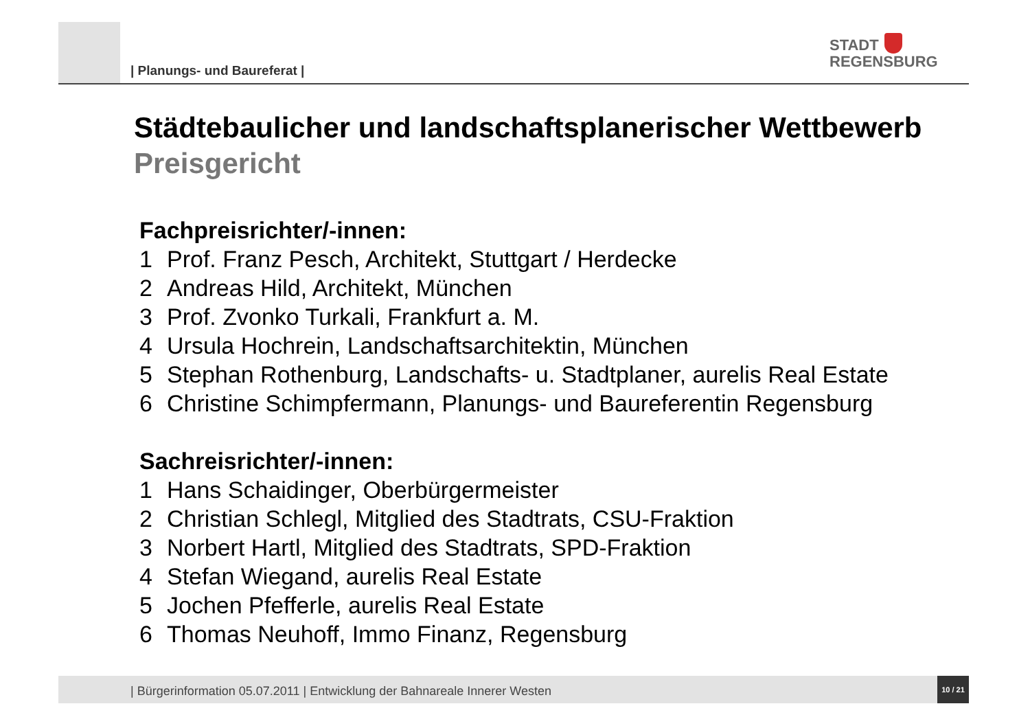| Planungs- und Baureferat |
STADT
REGENSBURG
Städtebaulicher und landschaftsplanerischer Wettbewerb
Preisgericht
Fachpreisrichter/-innen:
1 Prof. Franz Pesch, Architekt, Stuttgart / Herdecke
2 Andreas Hild, Architekt, München
3 Prof. Zvonko Turkali, Frankfurt a. M.
4 Ursula Hochrein, Landschaftsarchitektin, München
5 Stephan Rothenburg, Landschafts- u. Stadtplaner, aurelis Real Estate
6 Christine Schimpfermann, Planungs- und Baureferentin Regensburg
Sachreisrichter/-innen:
1 Hans Schaidinger, Oberbürgermeister
2 Christian Schlegl, Mitglied des Stadtrats, CSU-Fraktion
3 Norbert Hartl, Mitglied des Stadtrats, SPD-Fraktion
4 Stefan Wiegand, aurelis Real Estate
5 Jochen Pfefferle, aurelis Real Estate
6 Thomas Neuhoff, Immo Finanz, Regensburg
| Bürgerinformation 05.07.2011 | Entwicklung der Bahnareale Innerer Westen
10 / 21